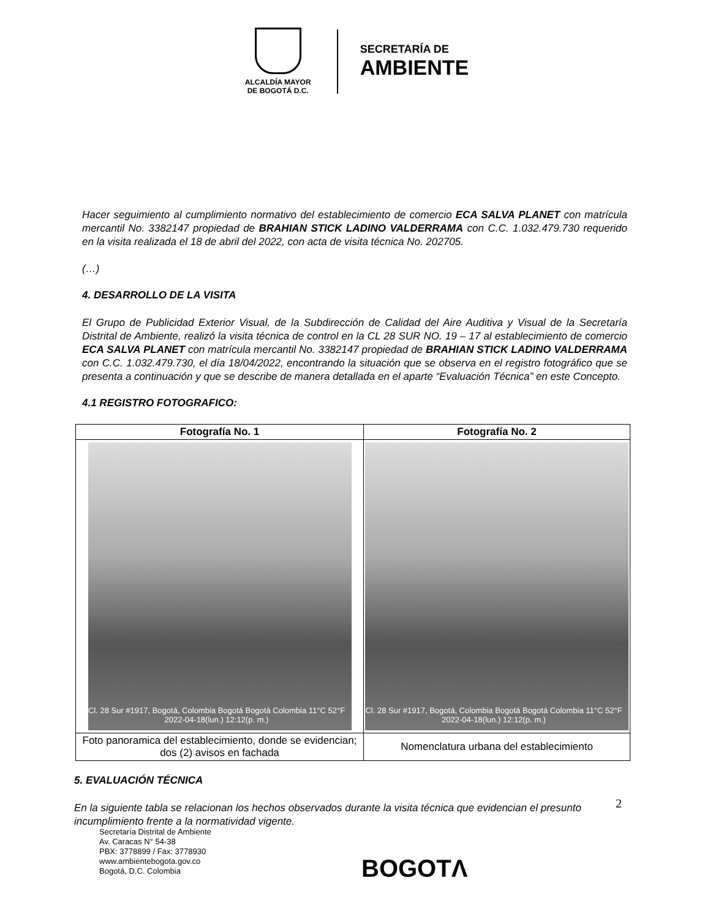ALCALDÍA MAYOR
DE BOGOTÁ D.C.
SECRETARÍA DE
AMBIENTE
Hacer seguimiento al cumplimiento normativo del establecimiento de comercio ECA SALVA PLANET con matrícula mercantil No. 3382147 propiedad de BRAHIAN STICK LADINO VALDERRAMA con C.C. 1.032.479.730 requerido en la visita realizada el 18 de abril del 2022, con acta de visita técnica No. 202705.
(…)
4. DESARROLLO DE LA VISITA
El Grupo de Publicidad Exterior Visual, de la Subdirección de Calidad del Aire Auditiva y Visual de la Secretaría Distrital de Ambiente, realizó la visita técnica de control en la CL 28 SUR NO. 19 – 17 al establecimiento de comercio ECA SALVA PLANET con matrícula mercantil No. 3382147 propiedad de BRAHIAN STICK LADINO VALDERRAMA con C.C. 1.032.479.730, el día 18/04/2022, encontrando la situación que se observa en el registro fotográfico que se presenta a continuación y que se describe de manera detallada en el aparte “Evaluación Técnica” en este Concepto.
4.1 REGISTRO FOTOGRAFICO:
| Fotografía No. 1 | Fotografía No. 2 |
| --- | --- |
| Cl. 28 Sur #1917, Bogotá, Colombia Bogotá Bogotá Colombia 11°C 52°F 2022-04-18(lun.) 12:12(p. m.) | Cl. 28 Sur #1917, Bogotá, Colombia Bogotá Bogotá Colombia 11°C 52°F 2022-04-18(lun.) 12:12(p. m.) |
| Foto panoramica del establecimiento, donde se evidencian; dos (2) avisos en fachada | Nomenclatura urbana del establecimiento |
5. EVALUACIÓN TÉCNICA
En la siguiente tabla se relacionan los hechos observados durante la visita técnica que evidencian el presunto incumplimiento frente a la normatividad vigente.
2
Secretaría Distrital de Ambiente
Av. Caracas N° 54-38
PBX: 3778899 / Fax: 3778930
www.ambientebogota.gov.co
Bogotá, D.C. Colombia
BOGOTΛ